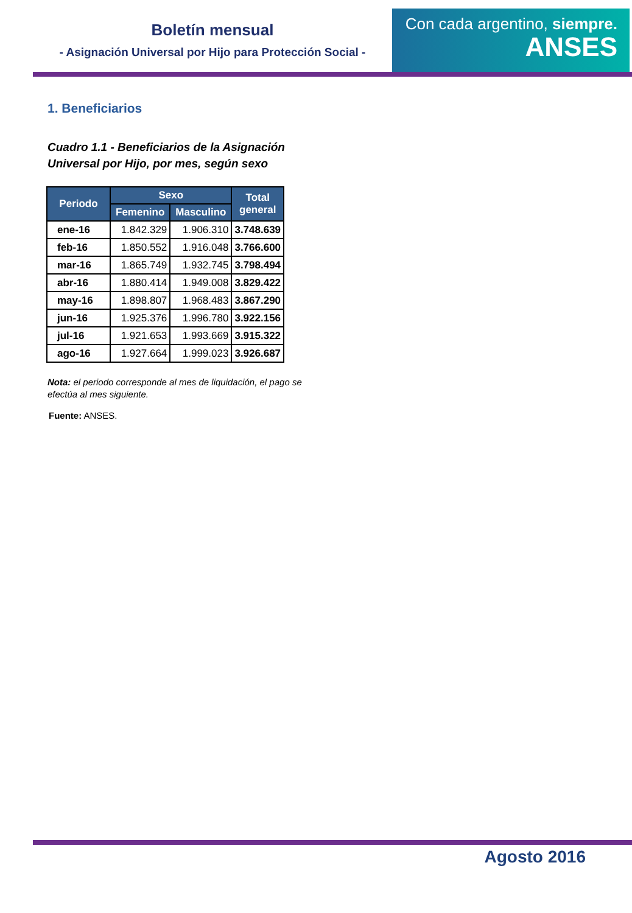Boletín mensual
- Asignación Universal por Hijo para Protección Social -
Con cada argentino, siempre.
ANSES
1. Beneficiarios
Cuadro 1.1 - Beneficiarios de la Asignación
Universal por Hijo, por mes, según sexo
| Periodo | Sexo | | Total general |
| --- | --- | --- | --- |
| | Femenino | Masculino | |
| ene-16 | 1.842.329 | 1.906.310 | 3.748.639 |
| feb-16 | 1.850.552 | 1.916.048 | 3.766.600 |
| mar-16 | 1.865.749 | 1.932.745 | 3.798.494 |
| abr-16 | 1.880.414 | 1.949.008 | 3.829.422 |
| may-16 | 1.898.807 | 1.968.483 | 3.867.290 |
| jun-16 | 1.925.376 | 1.996.780 | 3.922.156 |
| jul-16 | 1.921.653 | 1.993.669 | 3.915.322 |
| ago-16 | 1.927.664 | 1.999.023 | 3.926.687 |
Nota: el periodo corresponde al mes de liquidación, el pago se efectúa al mes siguiente.
Fuente: ANSES.
Agosto 2016